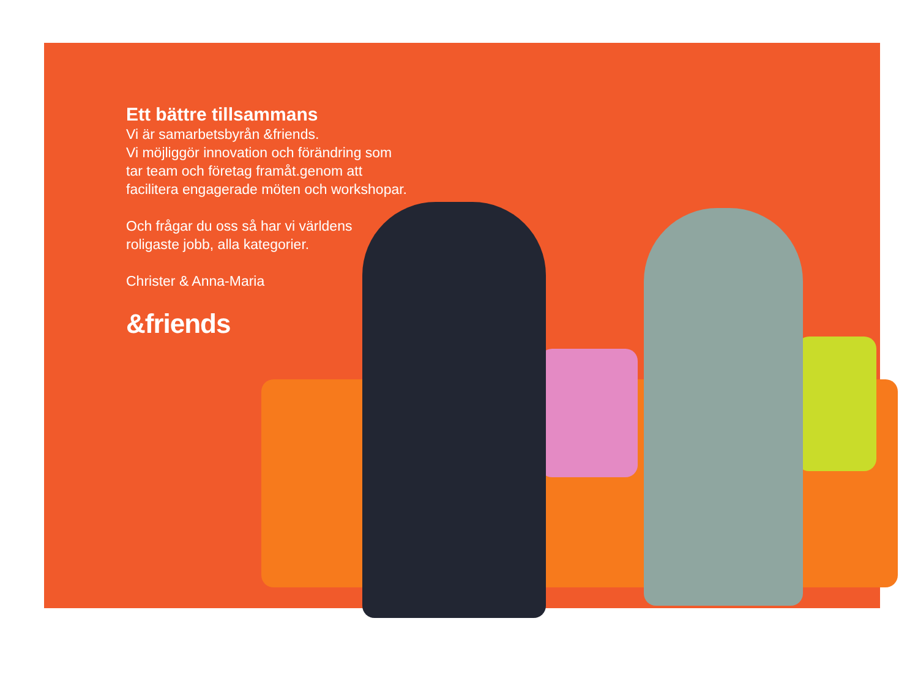Ett bättre tillsammans
Vi är samarbetsbyrån &friends.
Vi möjliggör innovation och förändring som tar team och företag framåt.genom att facilitera engagerade möten och workshopar.
Och frågar du oss så har vi världens roligaste jobb, alla kategorier.
Christer & Anna-Maria
&friends